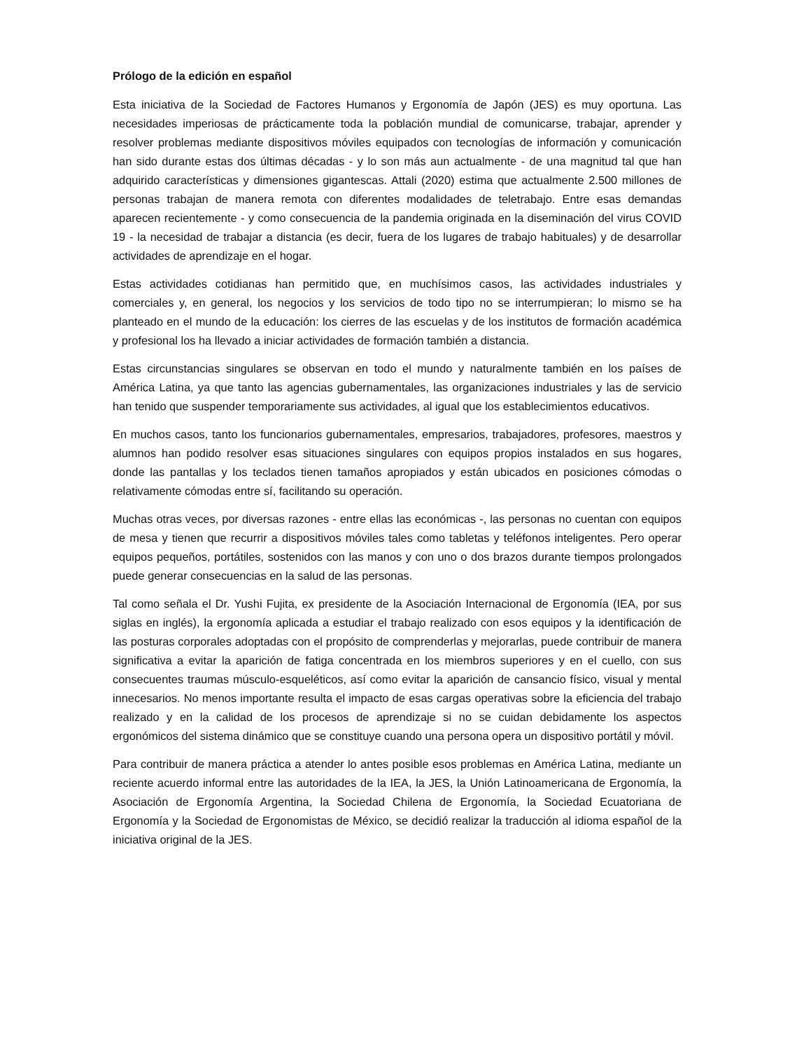Prólogo de la edición en español
Esta iniciativa de la Sociedad de Factores Humanos y Ergonomía de Japón (JES) es muy oportuna. Las necesidades imperiosas de prácticamente toda la población mundial de comunicarse, trabajar, aprender y resolver problemas mediante dispositivos móviles equipados con tecnologías de información y comunicación han sido durante estas dos últimas décadas - y lo son más aun actualmente - de una magnitud tal que han adquirido características y dimensiones gigantescas. Attali (2020) estima que actualmente 2.500 millones de personas trabajan de manera remota con diferentes modalidades de teletrabajo. Entre esas demandas aparecen recientemente - y como consecuencia de la pandemia originada en la diseminación del virus COVID 19 - la necesidad de trabajar a distancia (es decir, fuera de los lugares de trabajo habituales) y de desarrollar actividades de aprendizaje en el hogar.
Estas actividades cotidianas han permitido que, en muchísimos casos, las actividades industriales y comerciales y, en general, los negocios y los servicios de todo tipo no se interrumpieran; lo mismo se ha planteado en el mundo de la educación: los cierres de las escuelas y de los institutos de formación académica y profesional los ha llevado a iniciar actividades de formación también a distancia.
Estas circunstancias singulares se observan en todo el mundo y naturalmente también en los países de América Latina, ya que tanto las agencias gubernamentales, las organizaciones industriales y las de servicio han tenido que suspender temporariamente sus actividades, al igual que los establecimientos educativos.
En muchos casos, tanto los funcionarios gubernamentales, empresarios, trabajadores, profesores, maestros y alumnos han podido resolver esas situaciones singulares con equipos propios instalados en sus hogares, donde las pantallas y los teclados tienen tamaños apropiados y están ubicados en posiciones cómodas o relativamente cómodas entre sí, facilitando su operación.
Muchas otras veces, por diversas razones - entre ellas las económicas -, las personas no cuentan con equipos de mesa y tienen que recurrir a dispositivos móviles tales como tabletas y teléfonos inteligentes. Pero operar equipos pequeños, portátiles, sostenidos con las manos y con uno o dos brazos durante tiempos prolongados puede generar consecuencias en la salud de las personas.
Tal como señala el Dr. Yushi Fujita, ex presidente de la Asociación Internacional de Ergonomía (IEA, por sus siglas en inglés), la ergonomía aplicada a estudiar el trabajo realizado con esos equipos y la identificación de las posturas corporales adoptadas con el propósito de comprenderlas y mejorarlas, puede contribuir de manera significativa a evitar la aparición de fatiga concentrada en los miembros superiores y en el cuello, con sus consecuentes traumas músculo-esqueléticos, así como evitar la aparición de cansancio físico, visual y mental innecesarios. No menos importante resulta el impacto de esas cargas operativas sobre la eficiencia del trabajo realizado y en la calidad de los procesos de aprendizaje si no se cuidan debidamente los aspectos ergonómicos del sistema dinámico que se constituye cuando una persona opera un dispositivo portátil y móvil.
Para contribuir de manera práctica a atender lo antes posible esos problemas en América Latina, mediante un reciente acuerdo informal entre las autoridades de la IEA, la JES, la Unión Latinoamericana de Ergonomía, la Asociación de Ergonomía Argentina, la Sociedad Chilena de Ergonomía, la Sociedad Ecuatoriana de Ergonomía y la Sociedad de Ergonomistas de México, se decidió realizar la traducción al idioma español de la iniciativa original de la JES.